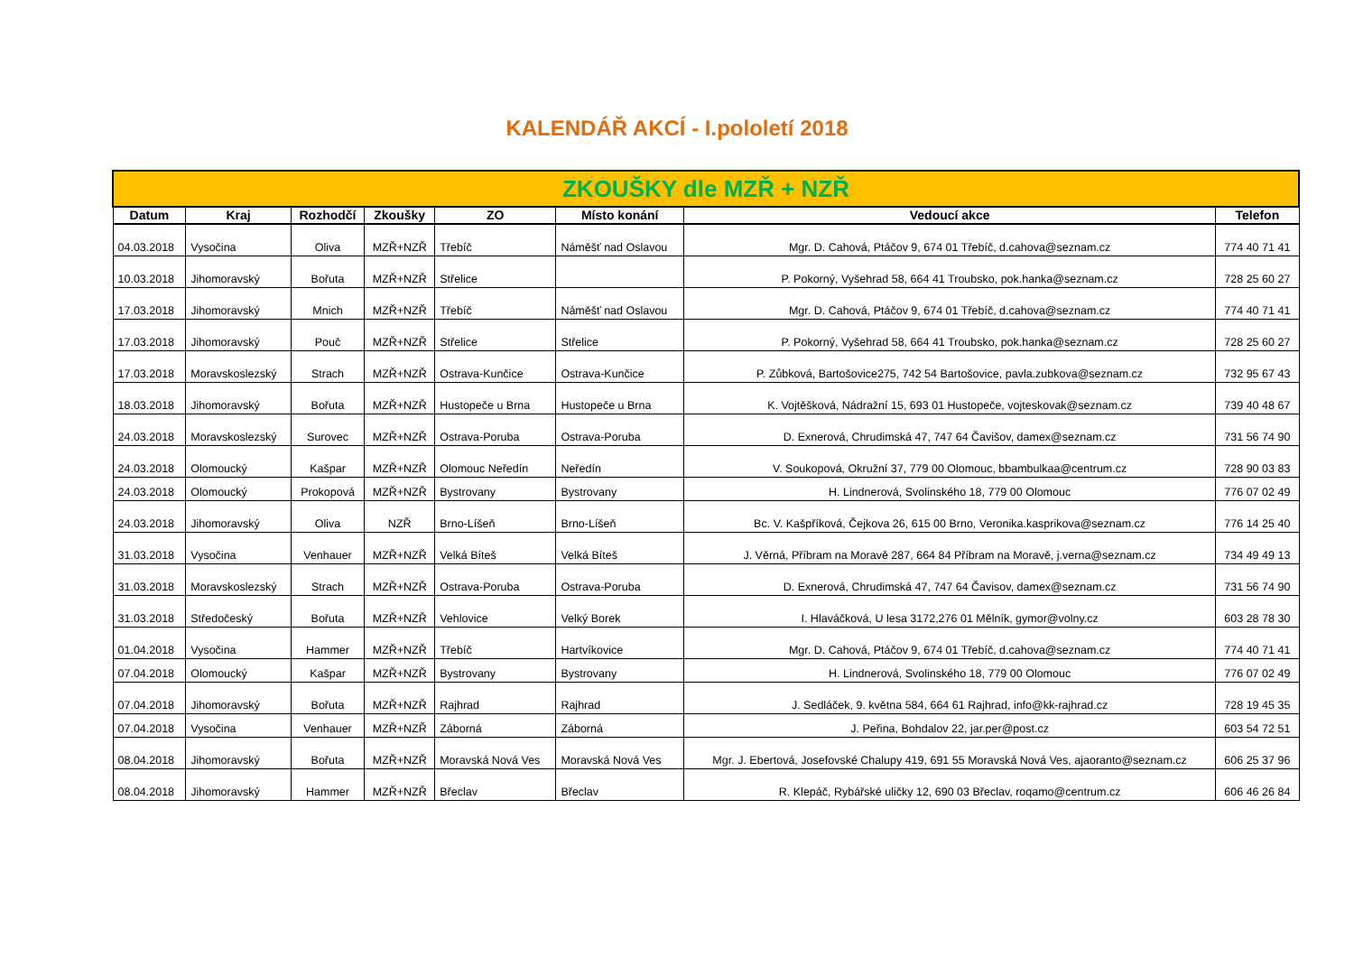KALENDÁŘ AKCÍ - I.pololetí 2018
| ZKOUŠKY dle MZŘ + NZŘ | | | | | | | |
| --- | --- | --- | --- | --- | --- | --- | --- |
| Datum | Kraj | Rozhodčí | Zkoušky | ZO | Místo konání | Vedoucí akce | Telefon |
| 04.03.2018 | Vysočina | Oliva | MZŘ+NZŘ | Třebíč | Náměšť nad Oslavou | Mgr. D. Cahová, Ptáčov 9, 674 01 Třebíč, d.cahova@seznam.cz | 774 40 71 41 |
| 10.03.2018 | Jihomoravský | Bořuta | MZŘ+NZŘ | Střelice | | P. Pokorný, Vyšehrad 58, 664 41 Troubsko, pok.hanka@seznam.cz | 728 25 60 27 |
| 17.03.2018 | Jihomoravský | Mnich | MZŘ+NZŘ | Třebíč | Náměšť nad Oslavou | Mgr. D. Cahová, Ptáčov 9, 674 01 Třebíč, d.cahova@seznam.cz | 774 40 71 41 |
| 17.03.2018 | Jihomoravský | Pouč | MZŘ+NZŘ | Střelice | Střelice | P. Pokorný, Vyšehrad 58, 664 41 Troubsko, pok.hanka@seznam.cz | 728 25 60 27 |
| 17.03.2018 | Moravskoslezský | Strach | MZŘ+NZŘ | Ostrava-Kunčice | Ostrava-Kunčice | P. Zůbková, Bartošovice275, 742 54 Bartošovice, pavla.zubkova@seznam.cz | 732 95 67 43 |
| 18.03.2018 | Jihomoravský | Bořuta | MZŘ+NZŘ | Hustopeče u Brna | Hustopeče u Brna | K. Vojtěšková, Nádražní 15, 693 01 Hustopeče, vojteskovak@seznam.cz | 739 40 48 67 |
| 24.03.2018 | Moravskoslezský | Surovec | MZŘ+NZŘ | Ostrava-Poruba | Ostrava-Poruba | D. Exnerová, Chrudimská 47, 747 64 Čavišov, damex@seznam.cz | 731 56 74 90 |
| 24.03.2018 | Olomoucký | Kašpar | MZŘ+NZŘ | Olomouc Neředín | Neředín | V. Soukopová, Okružní 37, 779 00 Olomouc, bbambulkaa@centrum.cz | 728 90 03 83 |
| 24.03.2018 | Olomoucký | Prokopová | MZŘ+NZŘ | Bystrovany | Bystrovany | H. Lindnerová, Svolinského 18, 779 00 Olomouc | 776 07 02 49 |
| 24.03.2018 | Jihomoravský | Oliva | NZŘ | Brno-Líšeň | Brno-Líšeň | Bc. V. Kašpříková, Čejkova 26, 615 00 Brno, Veronika.kasprikova@seznam.cz | 776 14 25 40 |
| 31.03.2018 | Vysočina | Venhauer | MZŘ+NZŘ | Velká Bíteš | Velká Bíteš | J. Věrná, Příbram na Moravě 287, 664 84 Příbram na Moravě, j.verna@seznam.cz | 734 49 49 13 |
| 31.03.2018 | Moravskoslezský | Strach | MZŘ+NZŘ | Ostrava-Poruba | Ostrava-Poruba | D. Exnerová, Chrudimská 47, 747 64 Čavisov, damex@seznam.cz | 731 56 74 90 |
| 31.03.2018 | Středočeský | Bořuta | MZŘ+NZŘ | Vehlovice | Velký Borek | I. Hlaváčková, U lesa 3172,276 01 Mělník, gymor@volny.cz | 603 28 78 30 |
| 01.04.2018 | Vysočina | Hammer | MZŘ+NZŘ | Třebíč | Hartvíkovice | Mgr. D. Cahová, Ptáčov 9, 674 01 Třebíč, d.cahova@seznam.cz | 774 40 71 41 |
| 07.04.2018 | Olomoucký | Kašpar | MZŘ+NZŘ | Bystrovany | Bystrovany | H. Lindnerová, Svolinského 18, 779 00 Olomouc | 776 07 02 49 |
| 07.04.2018 | Jihomoravský | Bořuta | MZŘ+NZŘ | Rajhrad | Rajhrad | J. Sedláček, 9. května 584, 664 61 Rajhrad, info@kk-rajhrad.cz | 728 19 45 35 |
| 07.04.2018 | Vysočina | Venhauer | MZŘ+NZŘ | Záborná | Záborná | J. Peřina, Bohdalov 22, jar.per@post.cz | 603 54 72 51 |
| 08.04.2018 | Jihomoravský | Bořuta | MZŘ+NZŘ | Moravská Nová Ves | Moravská Nová Ves | Mgr. J. Ebertová, Josefovské Chalupy 419, 691 55 Moravská Nová Ves, ajaoranto@seznam.cz | 606 25 37 96 |
| 08.04.2018 | Jihomoravský | Hammer | MZŘ+NZŘ | Břeclav | Břeclav | R. Klepáč, Rybářské uličky 12, 690 03 Břeclav, roqamo@centrum.cz | 606 46 26 84 |